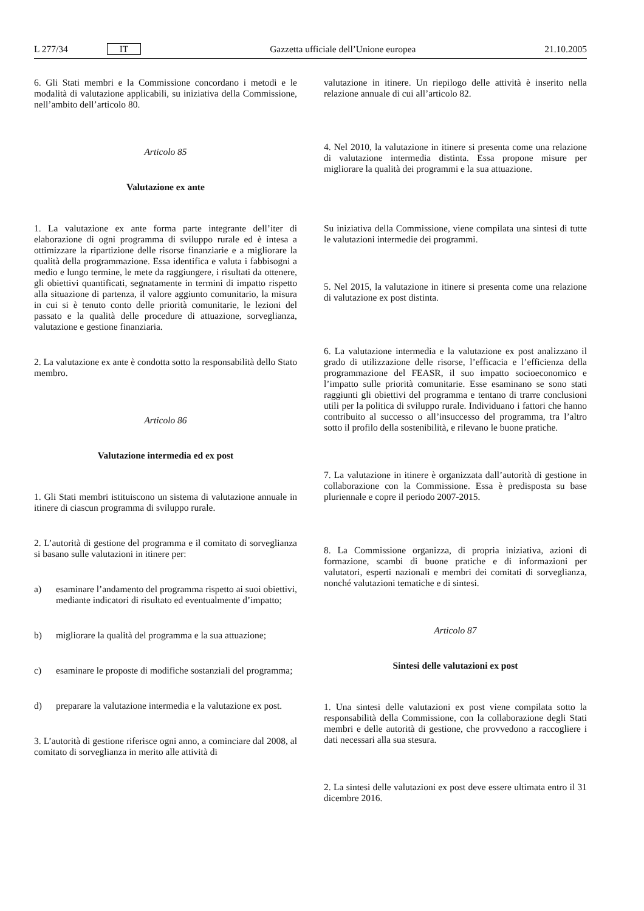L 277/34 IT Gazzetta ufficiale dell’Unione europea 21.10.2005
6. Gli Stati membri e la Commissione concordano i metodi e le modalità di valutazione applicabili, su iniziativa della Commissione, nell’ambito dell’articolo 80.
Articolo 85
Valutazione ex ante
1. La valutazione ex ante forma parte integrante dell’iter di elaborazione di ogni programma di sviluppo rurale ed è intesa a ottimizzare la ripartizione delle risorse finanziarie e a migliorare la qualità della programmazione. Essa identifica e valuta i fabbisogni a medio e lungo termine, le mete da raggiungere, i risultati da ottenere, gli obiettivi quantificati, segnatamente in termini di impatto rispetto alla situazione di partenza, il valore aggiunto comunitario, la misura in cui si è tenuto conto delle priorità comunitarie, le lezioni del passato e la qualità delle procedure di attuazione, sorveglianza, valutazione e gestione finanziaria.
2. La valutazione ex ante è condotta sotto la responsabilità dello Stato membro.
Articolo 86
Valutazione intermedia ed ex post
1. Gli Stati membri istituiscono un sistema di valutazione annuale in itinere di ciascun programma di sviluppo rurale.
2. L’autorità di gestione del programma e il comitato di sorveglianza si basano sulle valutazioni in itinere per:
a) esaminare l’andamento del programma rispetto ai suoi obiettivi, mediante indicatori di risultato ed eventualmente d’impatto;
b) migliorare la qualità del programma e la sua attuazione;
c) esaminare le proposte di modifiche sostanziali del programma;
d) preparare la valutazione intermedia e la valutazione ex post.
3. L’autorità di gestione riferisce ogni anno, a cominciare dal 2008, al comitato di sorveglianza in merito alle attività di
valutazione in itinere. Un riepilogo delle attività è inserito nella relazione annuale di cui all’articolo 82.
4. Nel 2010, la valutazione in itinere si presenta come una relazione di valutazione intermedia distinta. Essa propone misure per migliorare la qualità dei programmi e la sua attuazione.
Su iniziativa della Commissione, viene compilata una sintesi di tutte le valutazioni intermedie dei programmi.
5. Nel 2015, la valutazione in itinere si presenta come una relazione di valutazione ex post distinta.
6. La valutazione intermedia e la valutazione ex post analizzano il grado di utilizzazione delle risorse, l’efficacia e l’efficienza della programmazione del FEASR, il suo impatto socioeconomico e l’impatto sulle priorità comunitarie. Esse esaminano se sono stati raggiunti gli obiettivi del programma e tentano di trarre conclusioni utili per la politica di sviluppo rurale. Individuano i fattori che hanno contribuito al successo o all’insuccesso del programma, tra l’altro sotto il profilo della sostenibilità, e rilevano le buone pratiche.
7. La valutazione in itinere è organizzata dall’autorità di gestione in collaborazione con la Commissione. Essa è predisposta su base pluriennale e copre il periodo 2007-2015.
8. La Commissione organizza, di propria iniziativa, azioni di formazione, scambi di buone pratiche e di informazioni per valutatori, esperti nazionali e membri dei comitati di sorveglianza, nonché valutazioni tematiche e di sintesi.
Articolo 87
Sintesi delle valutazioni ex post
1. Una sintesi delle valutazioni ex post viene compilata sotto la responsabilità della Commissione, con la collaborazione degli Stati membri e delle autorità di gestione, che provvedono a raccogliere i dati necessari alla sua stesura.
2. La sintesi delle valutazioni ex post deve essere ultimata entro il 31 dicembre 2016.